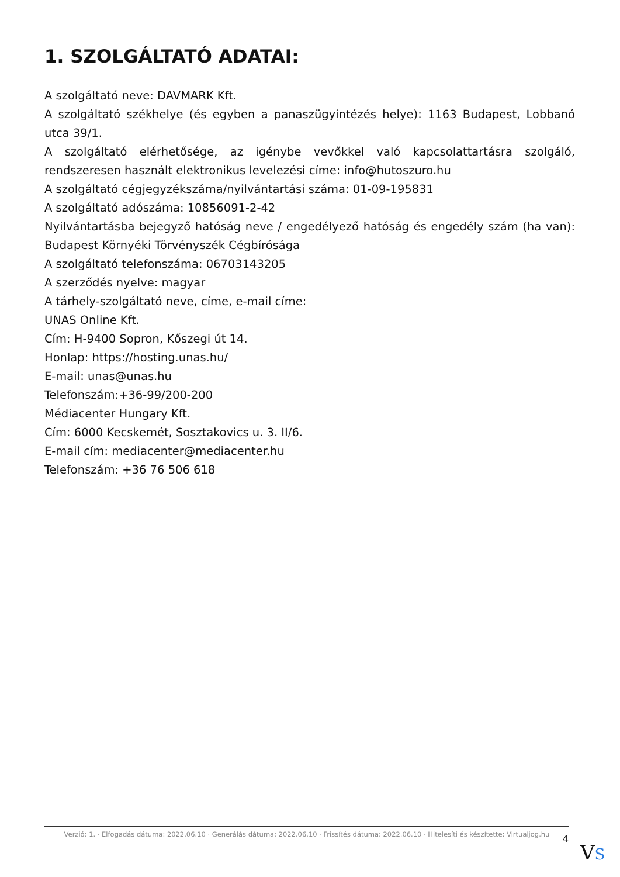1. SZOLGÁLTATÓ ADATAI:
A szolgáltató neve: DAVMARK Kft.
A szolgáltató székhelye (és egyben a panaszügyintézés helye): 1163 Budapest, Lobbanó utca 39/1.
A szolgáltató elérhetősége, az igénybe vevőkkel való kapcsolattartásra szolgáló, rendszeresen használt elektronikus levelezési címe: info@hutoszuro.hu
A szolgáltató cégjegyzékszáma/nyilvántartási száma: 01-09-195831
A szolgáltató adószáma: 10856091-2-42
Nyilvántartásba bejegyző hatóság neve / engedélyező hatóság és engedély szám (ha van): Budapest Környéki Törvényszék Cégbírósága
A szolgáltató telefonszáma: 06703143205
A szerződés nyelve: magyar
A tárhely-szolgáltató neve, címe, e-mail címe:
UNAS Online Kft.
Cím: H-9400 Sopron, Kőszegi út 14.
Honlap: https://hosting.unas.hu/
E-mail: unas@unas.hu
Telefonszám:+36-99/200-200
Médiacenter Hungary Kft.
Cím: 6000 Kecskemét, Sosztakovics u. 3. II/6.
E-mail cím: mediacenter@mediacenter.hu
Telefonszám: +36 76 506 618
Verzió: 1. · Elfogadás dátuma: 2022.06.10 · Generálás dátuma: 2022.06.10 · Frissítés dátuma: 2022.06.10 · Hitelesíti és készítette: Virtualjog.hu
4
VS